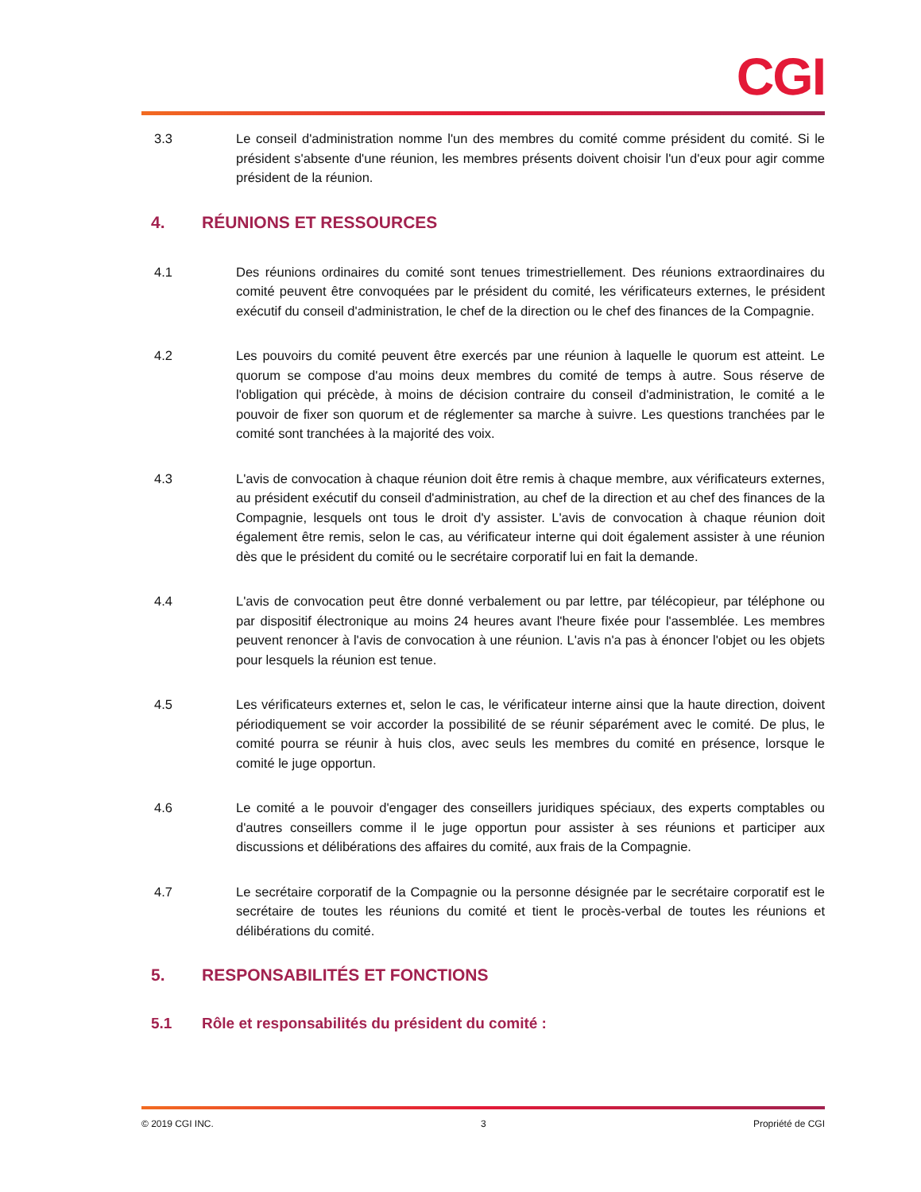CGI
3.3 Le conseil d'administration nomme l'un des membres du comité comme président du comité. Si le président s'absente d'une réunion, les membres présents doivent choisir l'un d'eux pour agir comme président de la réunion.
4. RÉUNIONS ET RESSOURCES
4.1 Des réunions ordinaires du comité sont tenues trimestriellement. Des réunions extraordinaires du comité peuvent être convoquées par le président du comité, les vérificateurs externes, le président exécutif du conseil d'administration, le chef de la direction ou le chef des finances de la Compagnie.
4.2 Les pouvoirs du comité peuvent être exercés par une réunion à laquelle le quorum est atteint. Le quorum se compose d'au moins deux membres du comité de temps à autre. Sous réserve de l'obligation qui précède, à moins de décision contraire du conseil d'administration, le comité a le pouvoir de fixer son quorum et de réglementer sa marche à suivre. Les questions tranchées par le comité sont tranchées à la majorité des voix.
4.3 L'avis de convocation à chaque réunion doit être remis à chaque membre, aux vérificateurs externes, au président exécutif du conseil d'administration, au chef de la direction et au chef des finances de la Compagnie, lesquels ont tous le droit d'y assister. L'avis de convocation à chaque réunion doit également être remis, selon le cas, au vérificateur interne qui doit également assister à une réunion dès que le président du comité ou le secrétaire corporatif lui en fait la demande.
4.4 L'avis de convocation peut être donné verbalement ou par lettre, par télécopieur, par téléphone ou par dispositif électronique au moins 24 heures avant l'heure fixée pour l'assemblée. Les membres peuvent renoncer à l'avis de convocation à une réunion. L'avis n'a pas à énoncer l'objet ou les objets pour lesquels la réunion est tenue.
4.5 Les vérificateurs externes et, selon le cas, le vérificateur interne ainsi que la haute direction, doivent périodiquement se voir accorder la possibilité de se réunir séparément avec le comité. De plus, le comité pourra se réunir à huis clos, avec seuls les membres du comité en présence, lorsque le comité le juge opportun.
4.6 Le comité a le pouvoir d'engager des conseillers juridiques spéciaux, des experts comptables ou d'autres conseillers comme il le juge opportun pour assister à ses réunions et participer aux discussions et délibérations des affaires du comité, aux frais de la Compagnie.
4.7 Le secrétaire corporatif de la Compagnie ou la personne désignée par le secrétaire corporatif est le secrétaire de toutes les réunions du comité et tient le procès-verbal de toutes les réunions et délibérations du comité.
5. RESPONSABILITÉS ET FONCTIONS
5.1 Rôle et responsabilités du président du comité :
© 2019 CGI INC. 3 Propriété de CGI